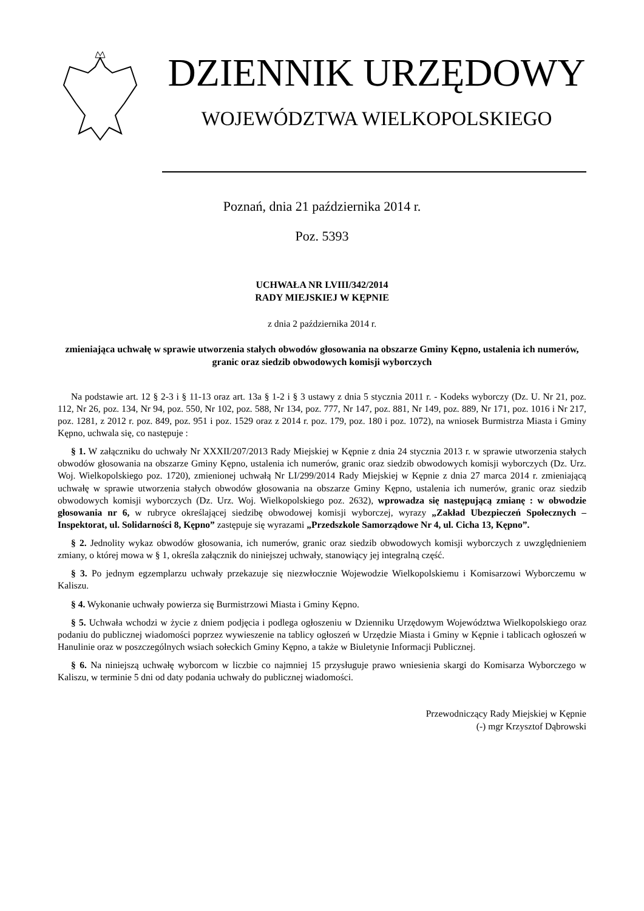DZIENNIK URZĘDOWY
WOJEWÓDZTWA WIELKOPOLSKIEGO
Poznań, dnia 21 października 2014 r.
Poz. 5393
UCHWAŁA NR LVIII/342/2014
RADY MIEJSKIEJ W KĘPNIE
z dnia 2 października 2014 r.
zmieniająca uchwałę w sprawie utworzenia stałych obwodów głosowania na obszarze Gminy Kępno, ustalenia ich numerów, granic oraz siedzib obwodowych komisji wyborczych
Na podstawie art. 12 § 2-3 i § 11-13 oraz art. 13a § 1-2 i § 3 ustawy z dnia 5 stycznia 2011 r. - Kodeks wyborczy (Dz. U. Nr 21, poz. 112, Nr 26, poz. 134, Nr 94, poz. 550, Nr 102, poz. 588, Nr 134, poz. 777, Nr 147, poz. 881, Nr 149, poz. 889, Nr 171, poz. 1016 i Nr 217, poz. 1281, z 2012 r. poz. 849, poz. 951 i poz. 1529 oraz z 2014 r. poz. 179, poz. 180 i poz. 1072), na wniosek Burmistrza Miasta i Gminy Kępno, uchwala się, co następuje :
§ 1. W załączniku do uchwały Nr XXXII/207/2013 Rady Miejskiej w Kępnie z dnia 24 stycznia 2013 r. w sprawie utworzenia stałych obwodów głosowania na obszarze Gminy Kępno, ustalenia ich numerów, granic oraz siedzib obwodowych komisji wyborczych (Dz. Urz. Woj. Wielkopolskiego poz. 1720), zmienionej uchwałą Nr LI/299/2014 Rady Miejskiej w Kępnie z dnia 27 marca 2014 r. zmieniającą uchwałę w sprawie utworzenia stałych obwodów głosowania na obszarze Gminy Kępno, ustalenia ich numerów, granic oraz siedzib obwodowych komisji wyborczych (Dz. Urz. Woj. Wielkopolskiego poz. 2632), wprowadza się następującą zmianę : w obwodzie głosowania nr 6, w rubryce określającej siedzibę obwodowej komisji wyborczej, wyrazy „Zakład Ubezpieczeń Społecznych – Inspektorat, ul. Solidarności 8, Kępno” zastępuje się wyrazami „Przedszkole Samorządowe Nr 4, ul. Cicha 13, Kępno”.
§ 2. Jednolity wykaz obwodów głosowania, ich numerów, granic oraz siedzib obwodowych komisji wyborczych z uwzględnieniem zmiany, o której mowa w § 1, określa załącznik do niniejszej uchwały, stanowiący jej integralną część.
§ 3. Po jednym egzemplarzu uchwały przekazuje się niezwłocznie Wojewodzie Wielkopolskiemu i Komisarzowi Wyborczemu w Kaliszu.
§ 4. Wykonanie uchwały powierza się Burmistrzowi Miasta i Gminy Kępno.
§ 5. Uchwała wchodzi w życie z dniem podjęcia i podlega ogłoszeniu w Dzienniku Urzędowym Województwa Wielkopolskiego oraz podaniu do publicznej wiadomości poprzez wywieszenie na tablicy ogłoszeń w Urzędzie Miasta i Gminy w Kępnie i tablicach ogłoszeń w Hanulinie oraz w poszczególnych wsiach sołeckich Gminy Kępno, a także w Biuletynie Informacji Publicznej.
§ 6. Na niniejszą uchwałę wyborcom w liczbie co najmniej 15 przysługuje prawo wniesienia skargi do Komisarza Wyborczego w Kaliszu, w terminie 5 dni od daty podania uchwały do publicznej wiadomości.
Przewodniczący Rady Miejskiej w Kępnie
(-) mgr Krzysztof Dąbrowski